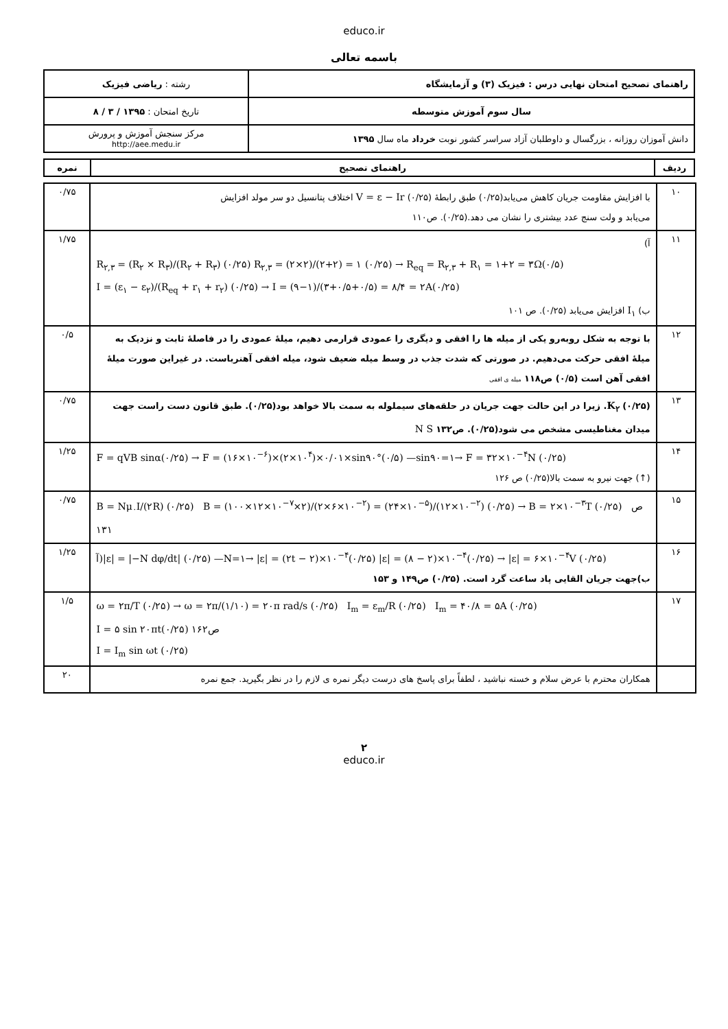educo.ir
باسمه تعالی
| راهنمای تصحیح امتحان نهایی درس : فیزیک (۳) و آزمایشگاه | رشته : ریاضی فیزیک |
| سال سوم آموزش متوسطه | تاریخ امتحان : ۱۳۹۵ / ۳ / ۸ |
| دانش آموزان روزانه ، بزرگسال و داوطلبان آزاد سراسر کشور نوبت خرداد ماه سال ۱۳۹۵ | مرکز سنجش آموزش و پرورش http://aee.medu.ir |
| ردیف | راهنمای تصحیح | نمره |
| --- | --- | --- |
| ۱۰ | با افزایش مقاومت جریان کاهش می‌یابد(۰/۲۵) طبق رابطهٔ V = ε − Ir (۰/۲۵) اختلاف پتانسیل دو سر مولد افزایش می‌یابد و ولت سنج عدد بیشتری را نشان می دهد.(۰/۲۵). ص۱۱۰ | ۰/۷۵ |
| ۱۱ | آ) R<sub>۲,۳</sub> = (R<sub>۲</sub> × R<sub>۳</sub>)/(R<sub>۲</sub> + R<sub>۳</sub>) (۰/۲۵) R<sub>۲,۳</sub> = (۲×۲)/(۲+۲) = ۱ (۰/۲۵) → R<sub>eq</sub> = R<sub>۲,۳</sub> + R<sub>۱</sub> = ۱+۲ = ۳Ω(۰/۵) I = (ε<sub>۱</sub> − ε<sub>۲</sub>)/(R<sub>eq</sub> + r<sub>۱</sub> + r<sub>۲</sub>) (۰/۲۵) → I = (۹−۱)/(۳+۰/۵+۰/۵) = ۸/۴ = ۲A(۰/۲۵) ب) I<sub>۱</sub> افزایش می‌یابد (۰/۲۵). ص ۱۰۱ | ۱/۷۵ |
| ۱۲ | با توجه به شکل روبه‌رو یکی از میله ها را افقی و دیگری را عمودی قرارمی دهیم، میلهٔ عمودی را در فاصلهٔ ثابت و نزدیک به میلهٔ افقی حرکت می‌دهیم. در صورتی که شدت جذب در وسط میله ضعیف شود، میله افقی آهنرباست. در غیراین صورت میلهٔ افقی آهن است (۰/۵) ص۱۱۸ میله ی افقی | ۰/۵ |
| ۱۳ | K<sub>۲</sub> (۰/۲۵). زیرا در این حالت جهت جریان در حلقه‌های سیملوله به سمت بالا خواهد بود(۰/۲۵). طبق قانون دست راست جهت میدان مغناطیسی مشخص می شود(۰/۲۵). ص۱۳۲ N S | ۰/۷۵ |
| ۱۴ | F = qVB sinα(۰/۲۵) → F = (۱۶×۱۰<sup>−۶</sup>)×(۲×۱۰<sup>۴</sup>)×۰/۰۱×sin۹۰°(۰/۵) —sin۹۰=۱→ F = ۳۲×۱۰<sup>−۴</sup>N (۰/۲۵) (↑) جهت نیرو به سمت بالا(۰/۲۵) ص ۱۲۶ | ۱/۲۵ |
| ۱۵ | B = Nμ<sub>۰</sub>I/(۲R) (۰/۲۵) B = (۱۰۰×۱۲×۱۰<sup>−۷</sup>×۲)/(۲×۶×۱۰<sup>−۲</sup>) = (۲۴×۱۰<sup>−۵</sup>)/(۱۲×۱۰<sup>−۲</sup>) (۰/۲۵) → B = ۲×۱۰<sup>−۳</sup>T (۰/۲۵) ص ۱۳۱ | ۰/۷۵ |
| ۱۶ | آ)/ε/ = /−N dφ/dt/ (۰/۲۵) —N=۱→ /ε/ = (۲t − ۲)×۱۰<sup>−۴</sup>(۰/۲۵) /ε/ = (۸ − ۲)×۱۰<sup>−۴</sup>(۰/۲۵) → /ε/ = ۶×۱۰<sup>−۴</sup>V (۰/۲۵) ب)جهت جریان القایی پاد ساعت گرد است. (۰/۲۵) ص۱۴۹ و ۱۵۳ | ۱/۲۵ |
| ۱۷ | ω = ۲π/T (۰/۲۵) → ω = ۲π/(۱/۱۰) = ۲۰π rad/s (۰/۲۵) I<sub>m</sub> = ε<sub>m</sub>/R (۰/۲۵) I<sub>m</sub> = ۴۰/۸ = ۵A (۰/۲۵) I = ۵ sin ۲۰πt(۰/۲۵) ص۱۶۲ I = I<sub>m</sub> sin ωt (۰/۲۵) | ۱/۵ |
| | همکاران محترم با عرض سلام و خسته نباشید ، لطفاً برای پاسخ های درست دیگر نمره ی لازم را در نظر بگیرید. جمع نمره | ۲۰ |
۲
educo.ir